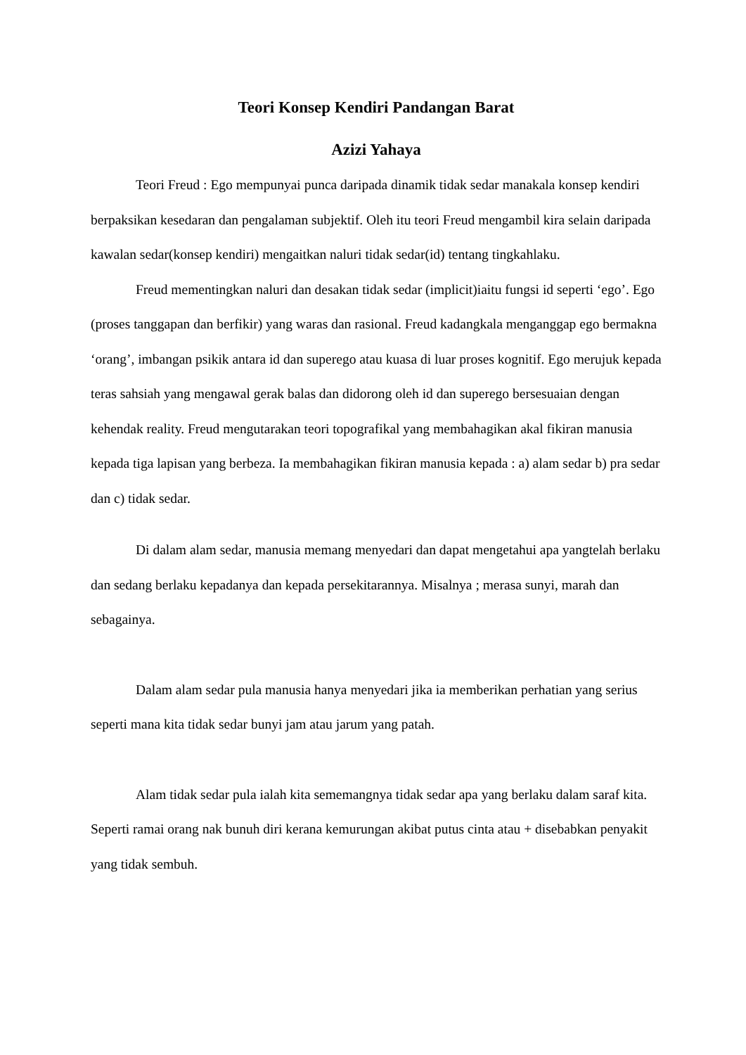Teori Konsep Kendiri Pandangan Barat
Azizi Yahaya
Teori Freud : Ego mempunyai punca daripada dinamik tidak sedar manakala konsep kendiri berpaksikan kesedaran dan pengalaman subjektif. Oleh itu teori Freud mengambil kira selain daripada kawalan sedar(konsep kendiri) mengaitkan naluri tidak sedar(id) tentang tingkahlaku.
Freud mementingkan naluri dan desakan tidak sedar (implicit)iaitu fungsi id seperti ‘ego’. Ego (proses tanggapan dan berfikir) yang waras dan rasional. Freud kadangkala menganggap ego bermakna ‘orang’, imbangan psikik antara id dan superego atau kuasa di luar proses kognitif. Ego merujuk kepada teras sahsiah yang mengawal gerak balas dan didorong oleh id dan superego bersesuaian dengan kehendak reality. Freud mengutarakan teori topografikal yang membahagikan akal fikiran manusia kepada tiga lapisan yang berbeza. Ia membahagikan fikiran manusia kepada : a) alam sedar b) pra sedar dan c) tidak sedar.
Di dalam alam sedar, manusia memang menyedari dan dapat mengetahui apa yangtelah berlaku dan sedang berlaku kepadanya dan kepada persekitarannya. Misalnya ; merasa sunyi, marah dan sebagainya.
Dalam alam sedar pula manusia hanya menyedari jika ia memberikan perhatian yang serius seperti mana kita tidak sedar bunyi jam atau jarum yang patah.
Alam tidak sedar pula ialah kita sememangnya tidak sedar apa yang berlaku dalam saraf kita. Seperti ramai orang nak bunuh diri kerana kemurungan akibat putus cinta atau + disebabkan penyakit yang tidak sembuh.